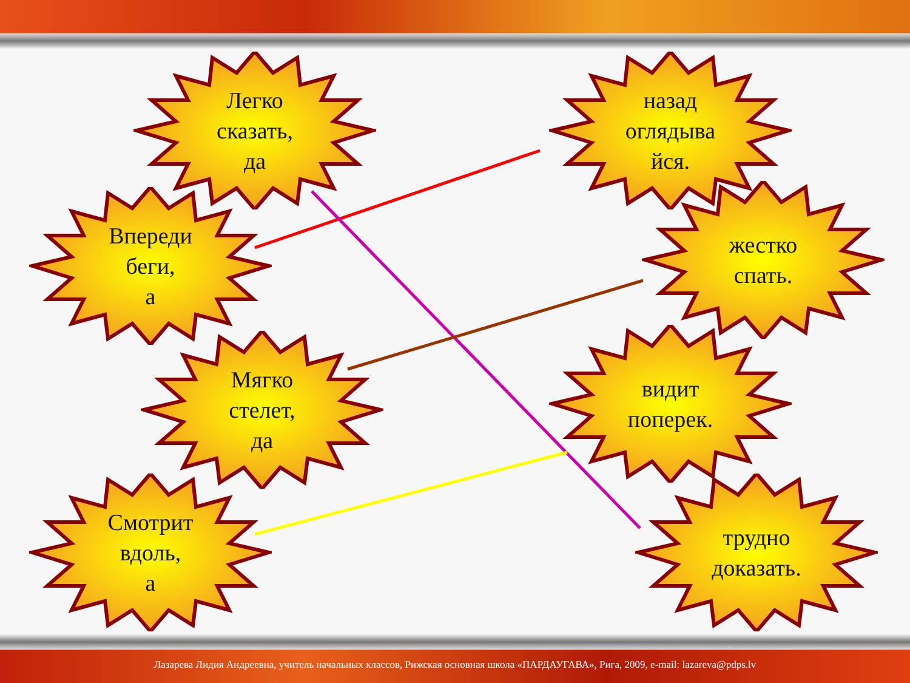Легко
сказать,
да
Впереди
беги,
а
Мягко
стелет,
да
Смотрит
вдоль,
а
назад
оглядыва
йся.
жестко
спать.
видит
поперек.
трудно
доказать.
Лазарева Лидия Андреевна, учитель начальных классов, Рижская основная школа «ПАРДАУГАВА», Рига, 2009, e-mail: lazareva@pdps.lv